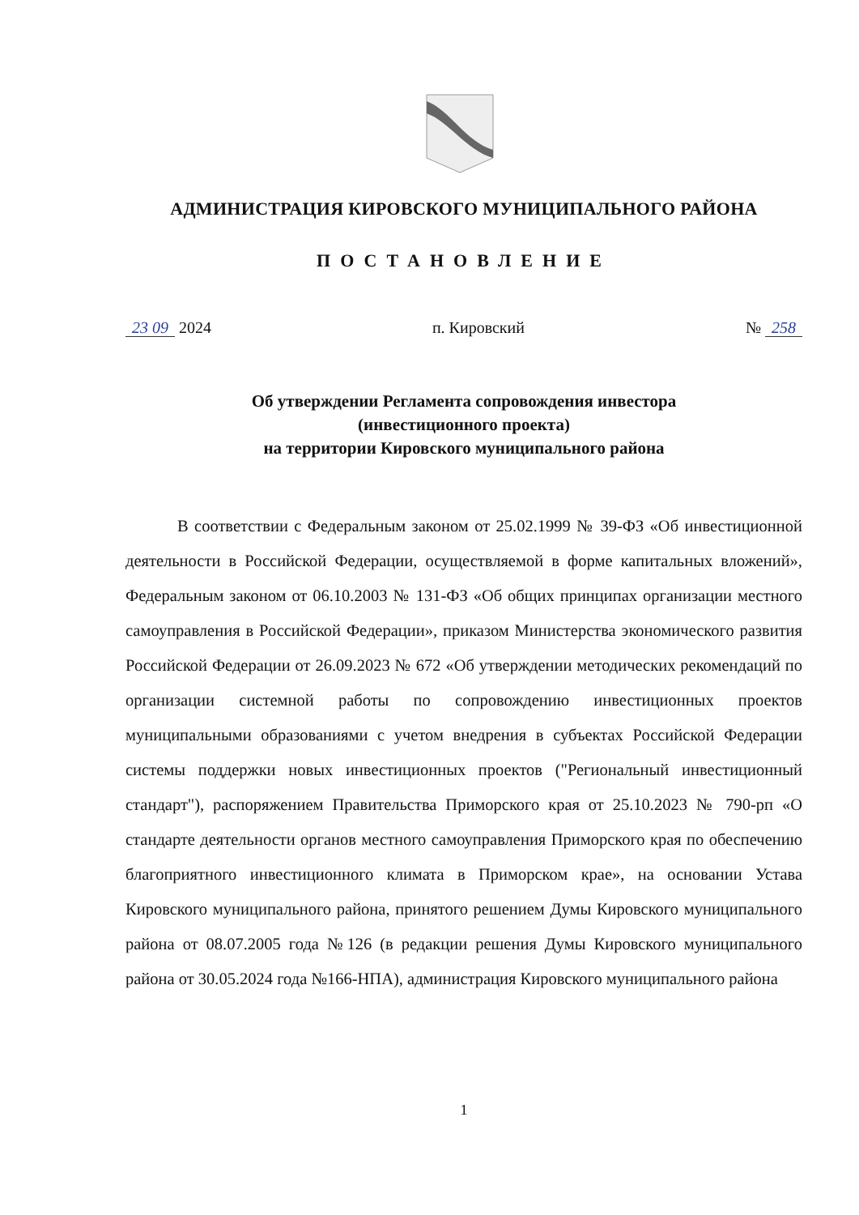АДМИНИСТРАЦИЯ КИРОВСКОГО МУНИЦИПАЛЬНОГО РАЙОНА
ПОСТАНОВЛЕНИЕ
23 09 2024 п. Кировский № 258
Об утверждении Регламента сопровождения инвестора
(инвестиционного проекта)
на территории Кировского муниципального района
В соответствии с Федеральным законом от 25.02.1999 № 39-ФЗ «Об инвестиционной деятельности в Российской Федерации, осуществляемой в форме капитальных вложений», Федеральным законом от 06.10.2003 № 131-ФЗ «Об общих принципах организации местного самоуправления в Российской Федерации», приказом Министерства экономического развития Российской Федерации от 26.09.2023 № 672 «Об утверждении методических рекомендаций по организации системной работы по сопровождению инвестиционных проектов муниципальными образованиями с учетом внедрения в субъектах Российской Федерации системы поддержки новых инвестиционных проектов ("Региональный инвестиционный стандарт"), распоряжением Правительства Приморского края от 25.10.2023 № 790-рп «О стандарте деятельности органов местного самоуправления Приморского края по обеспечению благоприятного инвестиционного климата в Приморском крае», на основании Устава Кировского муниципального района, принятого решением Думы Кировского муниципального района от 08.07.2005 года №126 (в редакции решения Думы Кировского муниципального района от 30.05.2024 года №166-НПА), администрация Кировского муниципального района
1